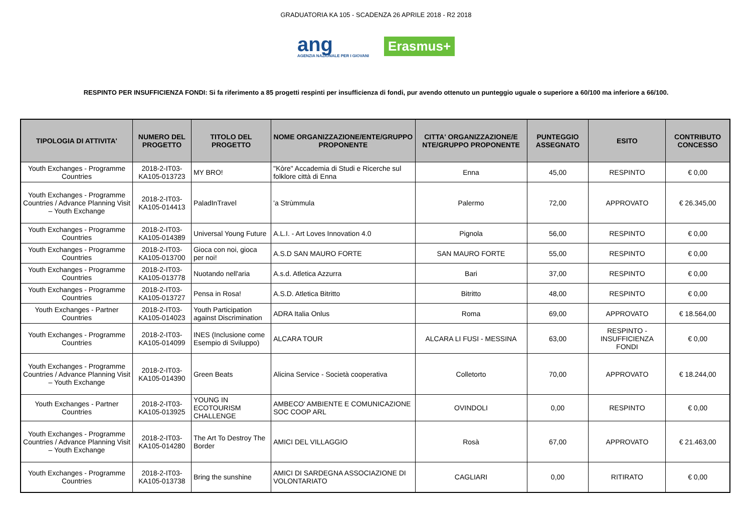GRADUATORIA KA 105 - SCADENZA 26 APRILE 2018 - R2 2018
ang
AGENZIA NAZIONALE PER I GIOVANI
Erasmus+
RESPINTO PER INSUFFICIENZA FONDI: Si fa riferimento a 85 progetti respinti per insufficienza di fondi, pur avendo ottenuto un punteggio uguale o superiore a 60/100 ma inferiore a 66/100.
| TIPOLOGIA DI ATTIVITA' | NUMERO DEL PROGETTO | TITOLO DEL PROGETTO | NOME ORGANIZZAZIONE/ENTE/GRUPPO PROPONENTE | CITTA' ORGANIZZAZIONE/E NTE/GRUPPO PROPONENTE | PUNTEGGIO ASSEGNATO | ESITO | CONTRIBUTO CONCESSO |
| --- | --- | --- | --- | --- | --- | --- | --- |
| Youth Exchanges - Programme Countries | 2018-2-IT03-KA105-013723 | MY BRO! | "Kòre" Accademia di Studi e Ricerche sul folklore città di Enna | Enna | 45,00 | RESPINTO | € 0,00 |
| Youth Exchanges - Programme Countries / Advance Planning Visit – Youth Exchange | 2018-2-IT03-KA105-014413 | PaladInTravel | 'a Strùmmula | Palermo | 72,00 | APPROVATO | € 26.345,00 |
| Youth Exchanges - Programme Countries | 2018-2-IT03-KA105-014389 | Universal Young Future | A.L.I. - Art Loves Innovation 4.0 | Pignola | 56,00 | RESPINTO | € 0,00 |
| Youth Exchanges - Programme Countries | 2018-2-IT03-KA105-013700 | Gioca con noi, gioca per noi! | A.S.D SAN MAURO FORTE | SAN MAURO FORTE | 55,00 | RESPINTO | € 0,00 |
| Youth Exchanges - Programme Countries | 2018-2-IT03-KA105-013778 | Nuotando nell'aria | A.s.d. Atletica Azzurra | Bari | 37,00 | RESPINTO | € 0,00 |
| Youth Exchanges - Programme Countries | 2018-2-IT03-KA105-013727 | Pensa in Rosa! | A.S.D. Atletica Bitritto | Bitritto | 48,00 | RESPINTO | € 0,00 |
| Youth Exchanges - Partner Countries | 2018-2-IT03-KA105-014023 | Youth Participation against Discrimination | ADRA Italia Onlus | Roma | 69,00 | APPROVATO | € 18.564,00 |
| Youth Exchanges - Programme Countries | 2018-2-IT03-KA105-014099 | INES (Inclusione come Esempio di Sviluppo) | ALCARA TOUR | ALCARA LI FUSI - MESSINA | 63,00 | RESPINTO - INSUFFICIENZA FONDI | € 0,00 |
| Youth Exchanges - Programme Countries / Advance Planning Visit – Youth Exchange | 2018-2-IT03-KA105-014390 | Green Beats | Alicina Service - Società cooperativa | Colletorto | 70,00 | APPROVATO | € 18.244,00 |
| Youth Exchanges - Partner Countries | 2018-2-IT03-KA105-013925 | YOUNG IN ECOTOURISM CHALLENGE | AMBECO' AMBIENTE E COMUNICAZIONE SOC COOP ARL | OVINDOLI | 0,00 | RESPINTO | € 0,00 |
| Youth Exchanges - Programme Countries / Advance Planning Visit – Youth Exchange | 2018-2-IT03-KA105-014280 | The Art To Destroy The Border | AMICI DEL VILLAGGIO | Rosà | 67,00 | APPROVATO | € 21.463,00 |
| Youth Exchanges - Programme Countries | 2018-2-IT03-KA105-013738 | Bring the sunshine | AMICI DI SARDEGNA ASSOCIAZIONE DI VOLONTARIATO | CAGLIARI | 0,00 | RITIRATO | € 0,00 |